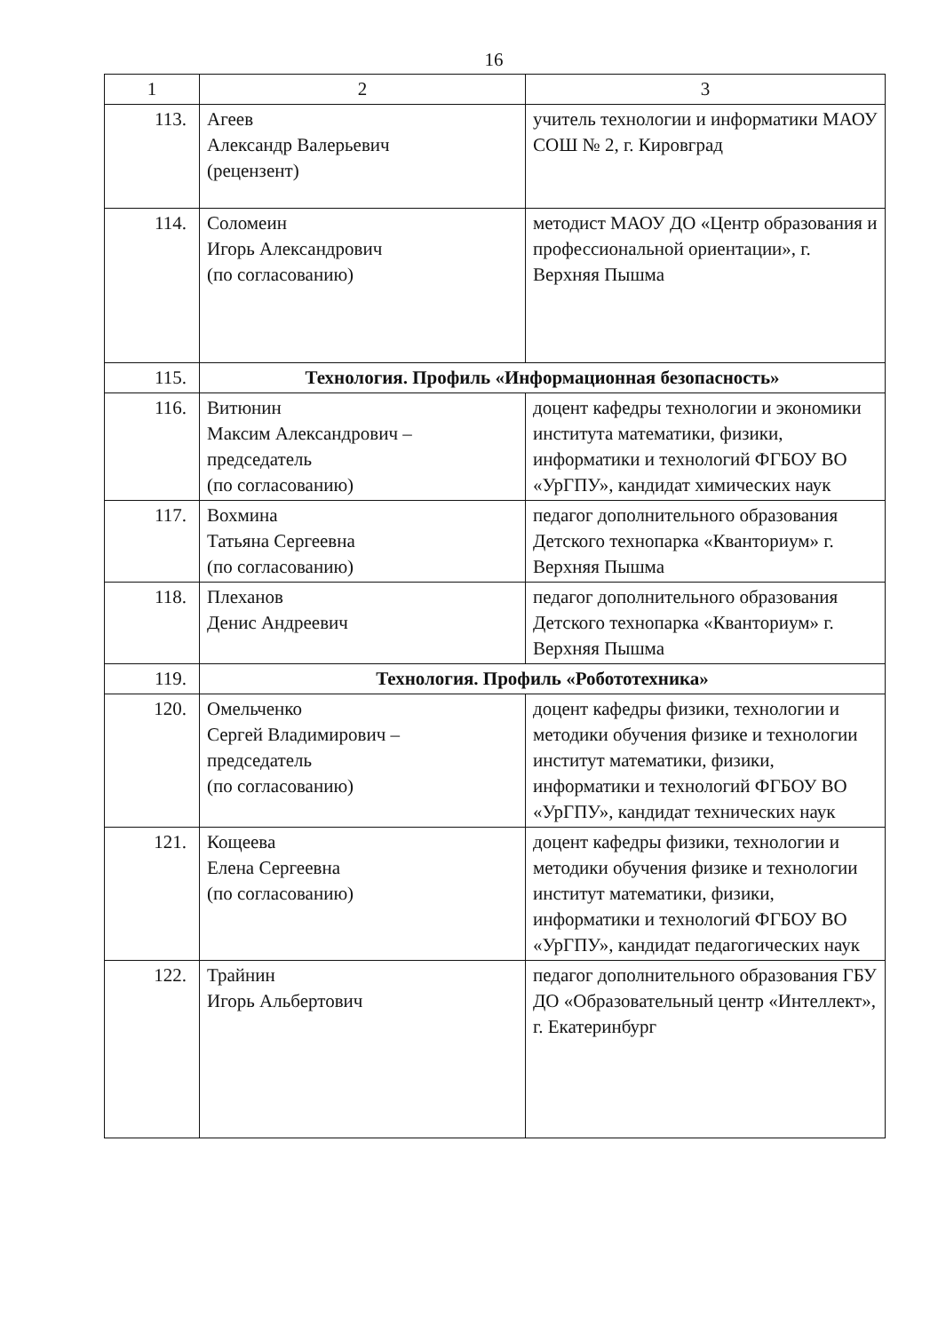16
| 1 | 2 | 3 |
| --- | --- | --- |
| 113. | Агеев Александр Валерьевич (рецензент) | учитель технологии и информатики МАОУ СОШ № 2, г. Кировград |
| 114. | Соломеин Игорь Александрович (по согласованию) | методист МАОУ ДО «Центр образования и профессиональной ориентации», г. Верхняя Пышма |
| 115. | Технология. Профиль «Информационная безопасность» | |
| 116. | Витюнин Максим Александрович – председатель (по согласованию) | доцент кафедры технологии и экономики института математики, физики, информатики и технологий ФГБОУ ВО «УрГПУ», кандидат химических наук |
| 117. | Вохмина Татьяна Сергеевна (по согласованию) | педагог дополнительного образования Детского технопарка «Кванториум» г. Верхняя Пышма |
| 118. | Плеханов Денис Андреевич | педагог дополнительного образования Детского технопарка «Кванториум» г. Верхняя Пышма |
| 119. | Технология. Профиль «Робототехника» | |
| 120. | Омельченко Сергей Владимирович – председатель (по согласованию) | доцент кафедры физики, технологии и методики обучения физике и технологии институт математики, физики, информатики и технологий ФГБОУ ВО «УрГПУ», кандидат технических наук |
| 121. | Кощеева Елена Сергеевна (по согласованию) | доцент кафедры физики, технологии и методики обучения физике и технологии институт математики, физики, информатики и технологий ФГБОУ ВО «УрГПУ», кандидат педагогических наук |
| 122. | Трайнин Игорь Альбертович | педагог дополнительного образования ГБУ ДО «Образовательный центр «Интеллект», г. Екатеринбург |